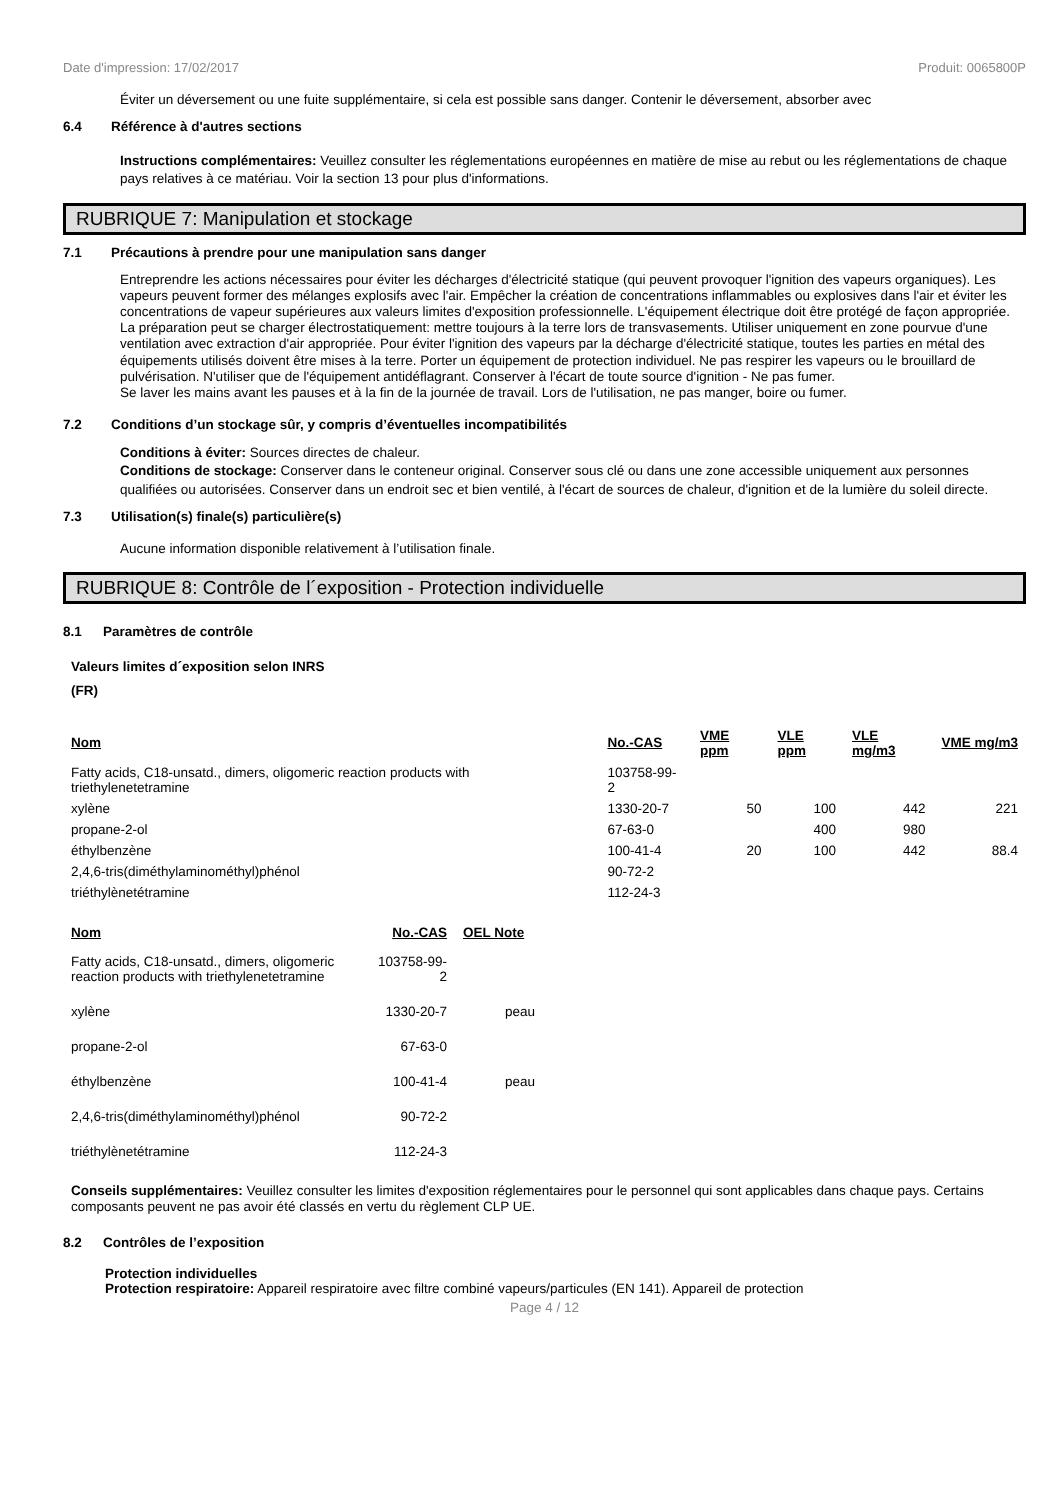Date d'impression: 17/02/2017 Produit: 0065800P
Éviter un déversement ou une fuite supplémentaire, si cela est possible sans danger. Contenir le déversement, absorber avec
6.4 Référence à d'autres sections
Instructions complémentaires: Veuillez consulter les réglementations européennes en matière de mise au rebut ou les réglementations de chaque pays relatives à ce matériau. Voir la section 13 pour plus d'informations.
RUBRIQUE 7: Manipulation et stockage
7.1 Précautions à prendre pour une manipulation sans danger
Entreprendre les actions nécessaires pour éviter les décharges d'électricité statique (qui peuvent provoquer l'ignition des vapeurs organiques). Les vapeurs peuvent former des mélanges explosifs avec l'air. Empêcher la création de concentrations inflammables ou explosives dans l'air et éviter les concentrations de vapeur supérieures aux valeurs limites d'exposition professionnelle. L'équipement électrique doit être protégé de façon appropriée. La préparation peut se charger électrostatiquement: mettre toujours à la terre lors de transvasements. Utiliser uniquement en zone pourvue d'une ventilation avec extraction d'air appropriée. Pour éviter l'ignition des vapeurs par la décharge d'électricité statique, toutes les parties en métal des équipements utilisés doivent être mises à la terre. Porter un équipement de protection individuel. Ne pas respirer les vapeurs ou le brouillard de pulvérisation. N'utiliser que de l'équipement antidéflagrant. Conserver à l'écart de toute source d'ignition - Ne pas fumer.
Se laver les mains avant les pauses et à la fin de la journée de travail. Lors de l'utilisation, ne pas manger, boire ou fumer.
7.2 Conditions d’un stockage sûr, y compris d’éventuelles incompatibilités
Conditions à éviter: Sources directes de chaleur.
Conditions de stockage: Conserver dans le conteneur original. Conserver sous clé ou dans une zone accessible uniquement aux personnes qualifiées ou autorisées. Conserver dans un endroit sec et bien ventilé, à l'écart de sources de chaleur, d'ignition et de la lumière du soleil directe.
7.3 Utilisation(s) finale(s) particulière(s)
Aucune information disponible relativement à l’utilisation finale.
RUBRIQUE 8: Contrôle de l´exposition - Protection individuelle
8.1 Paramètres de contrôle
Valeurs limites d´exposition selon INRS
(FR)
| Nom | No.-CAS | VME ppm | VLE ppm | VLE mg/m3 | VME mg/m3 |
| --- | --- | --- | --- | --- | --- |
| Fatty acids, C18-unsatd., dimers, oligomeric reaction products with triethylenetetramine | 103758-99-2 | | | | |
| xylène | 1330-20-7 | 50 | 100 | 442 | 221 |
| propane-2-ol | 67-63-0 | | 400 | 980 | |
| éthylbenzène | 100-41-4 | 20 | 100 | 442 | 88.4 |
| 2,4,6-tris(diméthylaminométhyl)phénol | 90-72-2 | | | | |
| triéthylènetétramine | 112-24-3 | | | | |
| Nom | No.-CAS | OEL Note |
| --- | --- | --- |
| Fatty acids, C18-unsatd., dimers, oligomeric reaction products with triethylenetetramine | 103758-99-2 | |
| xylène | 1330-20-7 | peau |
| propane-2-ol | 67-63-0 | |
| éthylbenzène | 100-41-4 | peau |
| 2,4,6-tris(diméthylaminométhyl)phénol | 90-72-2 | |
| triéthylènetétramine | 112-24-3 | |
Conseils supplémentaires: Veuillez consulter les limites d'exposition réglementaires pour le personnel qui sont applicables dans chaque pays. Certains composants peuvent ne pas avoir été classés en vertu du règlement CLP UE.
8.2 Contrôles de l’exposition
Protection individuelles
Protection respiratoire: Appareil respiratoire avec filtre combiné vapeurs/particules (EN 141). Appareil de protection
Page 4 / 12